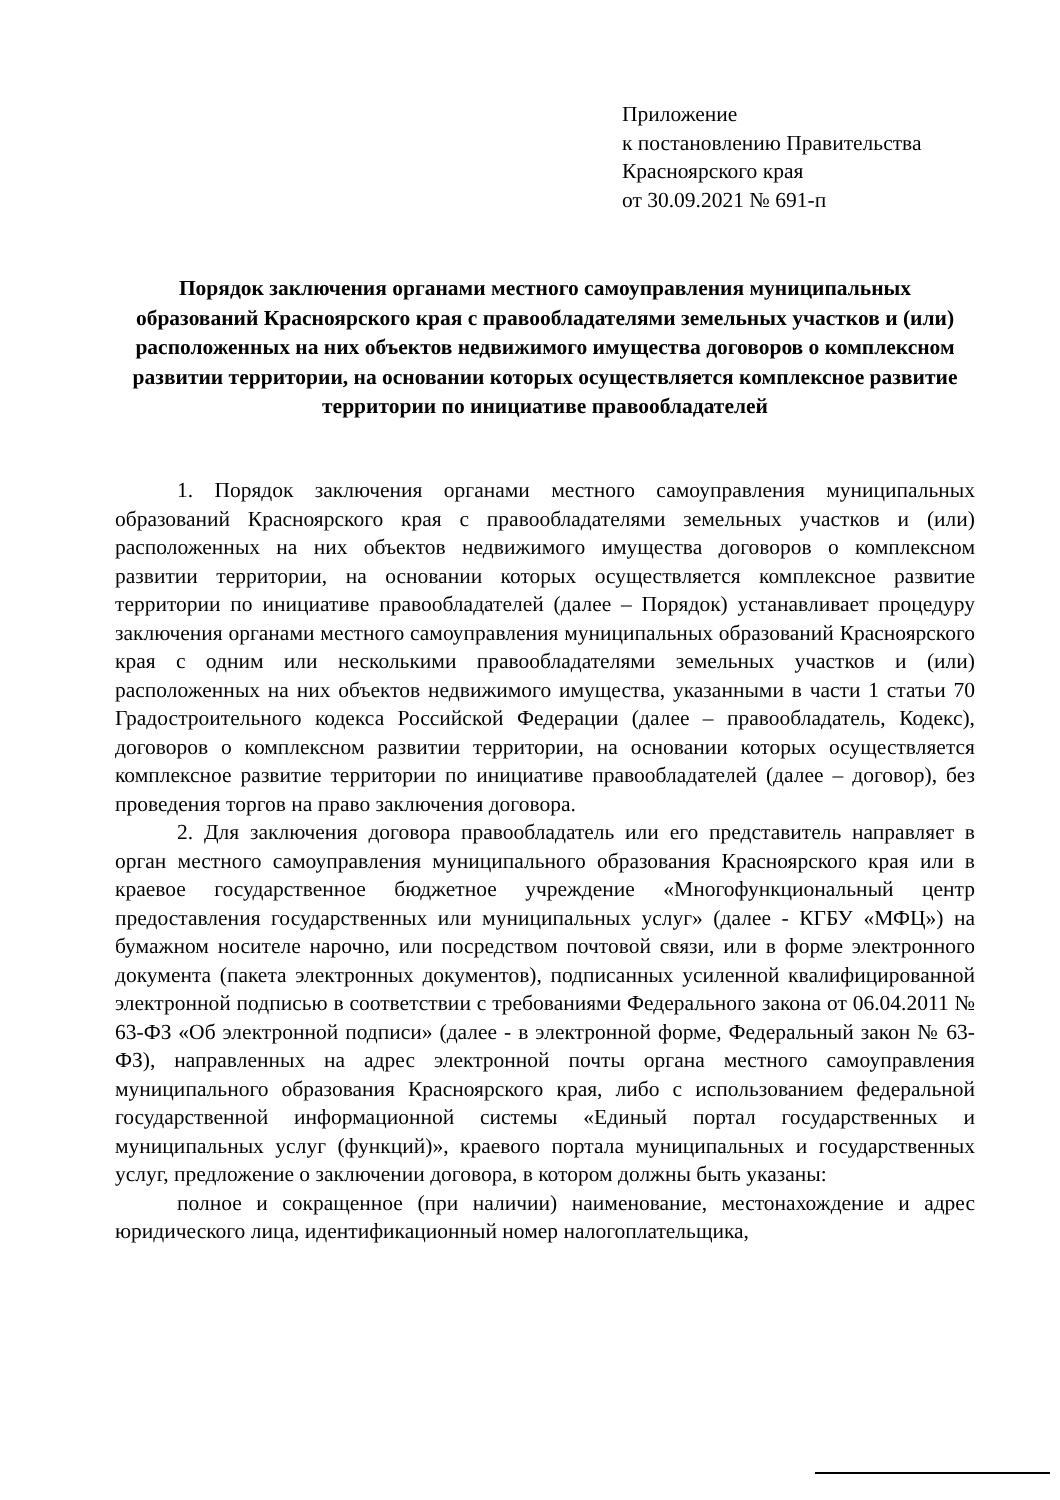Приложение
к постановлению Правительства
Красноярского края
от 30.09.2021 № 691-п
Порядок заключения органами местного самоуправления муниципальных образований Красноярского края с правообладателями земельных участков и (или) расположенных на них объектов недвижимого имущества договоров о комплексном развитии территории, на основании которых осуществляется комплексное развитие территории по инициативе правообладателей
1. Порядок заключения органами местного самоуправления муниципальных образований Красноярского края с правообладателями земельных участков и (или) расположенных на них объектов недвижимого имущества договоров о комплексном развитии территории, на основании которых осуществляется комплексное развитие территории по инициативе правообладателей (далее – Порядок) устанавливает процедуру заключения органами местного самоуправления муниципальных образований Красноярского края с одним или несколькими правообладателями земельных участков и (или) расположенных на них объектов недвижимого имущества, указанными в части 1 статьи 70 Градостроительного кодекса Российской Федерации (далее – правообладатель, Кодекс), договоров о комплексном развитии территории, на основании которых осуществляется комплексное развитие территории по инициативе правообладателей (далее – договор), без проведения торгов на право заключения договора.
2. Для заключения договора правообладатель или его представитель направляет в орган местного самоуправления муниципального образования Красноярского края или в краевое государственное бюджетное учреждение «Многофункциональный центр предоставления государственных или муниципальных услуг» (далее - КГБУ «МФЦ») на бумажном носителе нарочно, или посредством почтовой связи, или в форме электронного документа (пакета электронных документов), подписанных усиленной квалифицированной электронной подписью в соответствии с требованиями Федерального закона от 06.04.2011 № 63-ФЗ «Об электронной подписи» (далее - в электронной форме, Федеральный закон № 63-ФЗ), направленных на адрес электронной почты органа местного самоуправления муниципального образования Красноярского края, либо с использованием федеральной государственной информационной системы «Единый портал государственных и муниципальных услуг (функций)», краевого портала муниципальных и государственных услуг, предложение о заключении договора, в котором должны быть указаны:
полное и сокращенное (при наличии) наименование, местонахождение и адрес юридического лица, идентификационный номер налогоплательщика,